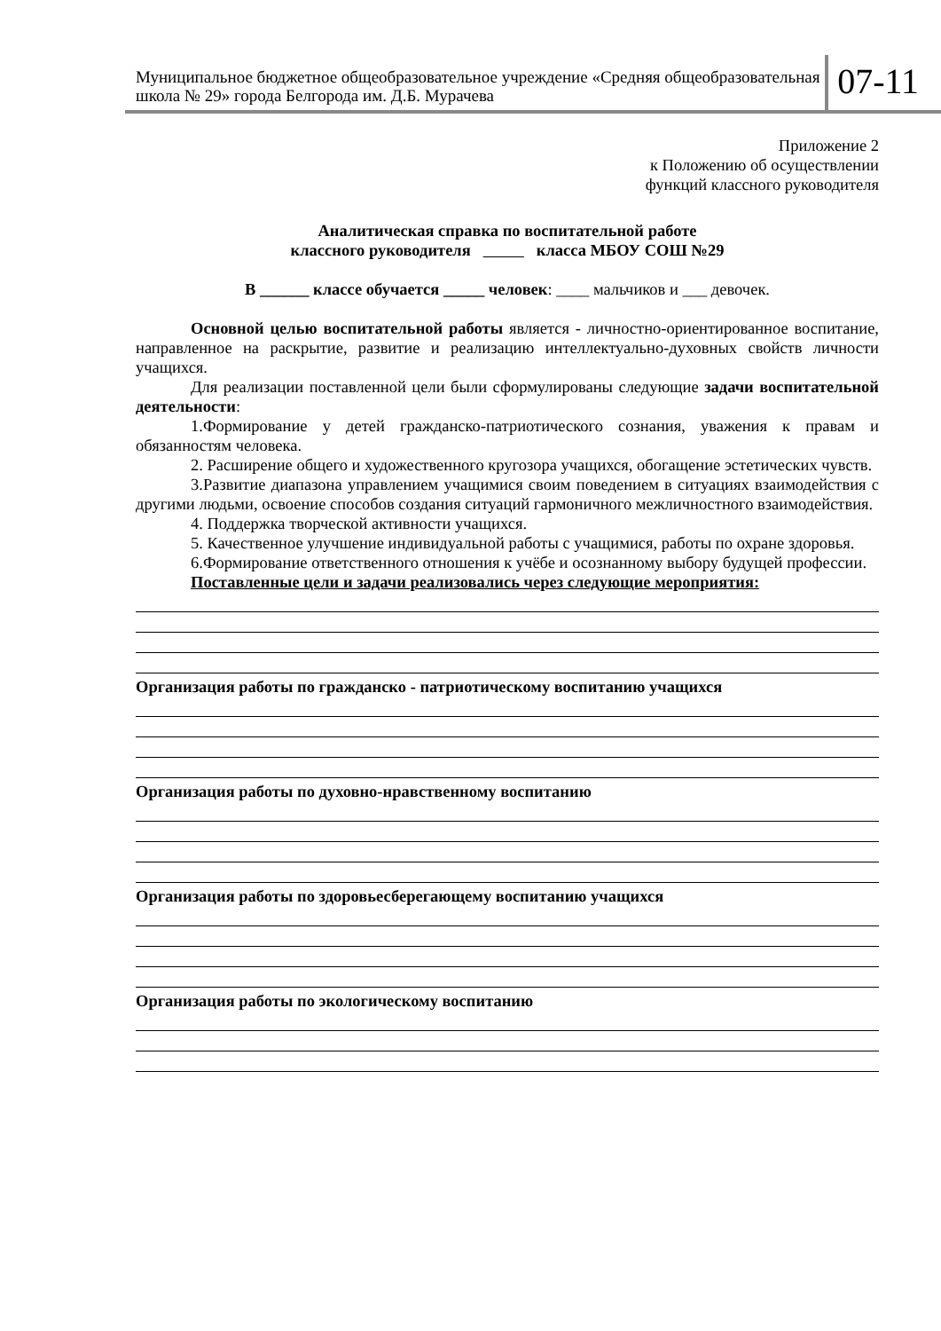Муниципальное бюджетное общеобразовательное учреждение «Средняя общеобразовательная школа № 29» города Белгорода им. Д.Б. Мурачева
07-11
Приложение 2
к Положению об осуществлении
функций классного руководителя
Аналитическая справка по воспитательной работе
классного руководителя класса МБОУ СОШ №29
В ______ классе обучается _____ человек: ____ мальчиков и ___ девочек.
Основной целью воспитательной работы является - личностно-ориентированное воспитание, направленное на раскрытие, развитие и реализацию интеллектуально-духовных свойств личности учащихся.
Для реализации поставленной цели были сформулированы следующие задачи воспитательной деятельности:
1.Формирование у детей гражданско-патриотического сознания, уважения к правам и обязанностям человека.
2. Расширение общего и художественного кругозора учащихся, обогащение эстетических чувств.
3.Развитие диапазона управлением учащимися своим поведением в ситуациях взаимодействия с другими людьми, освоение способов создания ситуаций гармоничного межличностного взаимодействия.
4. Поддержка творческой активности учащихся.
5. Качественное улучшение индивидуальной работы с учащимися, работы по охране здоровья.
6.Формирование ответственного отношения к учёбе и осознанному выбору будущей профессии.
Поставленные цели и задачи реализовались через следующие мероприятия:
Организация работы по гражданско - патриотическому воспитанию учащихся
Организация работы по духовно-нравственному воспитанию
Организация работы по здоровьесберегающему воспитанию учащихся
Организация работы по экологическому воспитанию